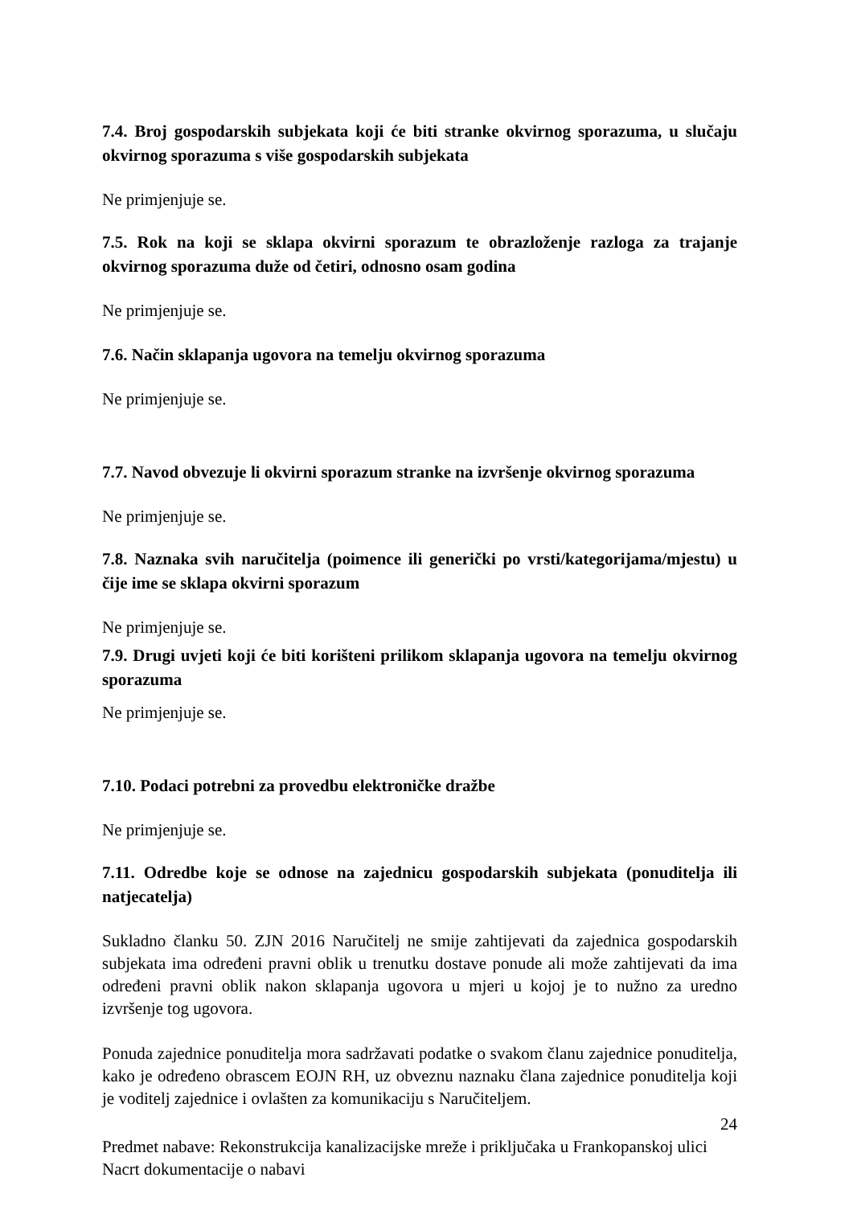7.4. Broj gospodarskih subjekata koji će biti stranke okvirnog sporazuma, u slučaju okvirnog sporazuma s više gospodarskih subjekata
Ne primjenjuje se.
7.5. Rok na koji se sklapa okvirni sporazum te obrazloženje razloga za trajanje okvirnog sporazuma duže od četiri, odnosno osam godina
Ne primjenjuje se.
7.6. Način sklapanja ugovora na temelju okvirnog sporazuma
Ne primjenjuje se.
7.7. Navod obvezuje li okvirni sporazum stranke na izvršenje okvirnog sporazuma
Ne primjenjuje se.
7.8. Naznaka svih naručitelja (poimence ili generički po vrsti/kategorijama/mjestu) u čije ime se sklapa okvirni sporazum
Ne primjenjuje se.
7.9. Drugi uvjeti koji će biti korišteni prilikom sklapanja ugovora na temelju okvirnog sporazuma
Ne primjenjuje se.
7.10. Podaci potrebni za provedbu elektroničke dražbe
Ne primjenjuje se.
7.11. Odredbe koje se odnose na zajednicu gospodarskih subjekata (ponuditelja ili natjecatelja)
Sukladno članku 50. ZJN 2016 Naručitelj ne smije zahtijevati da zajednica gospodarskih subjekata ima određeni pravni oblik u trenutku dostave ponude ali može zahtijevati da ima određeni pravni oblik nakon sklapanja ugovora u mjeri u kojoj je to nužno za uredno izvršenje tog ugovora.
Ponuda zajednice ponuditelja mora sadržavati podatke o svakom članu zajednice ponuditelja, kako je određeno obrascem EOJN RH, uz obveznu naznaku člana zajednice ponuditelja koji je voditelj zajednice i ovlašten za komunikaciju s Naručiteljem.
24
Predmet nabave: Rekonstrukcija kanalizacijske mreže i priključaka u Frankopanskoj ulici
Nacrt dokumentacije o nabavi